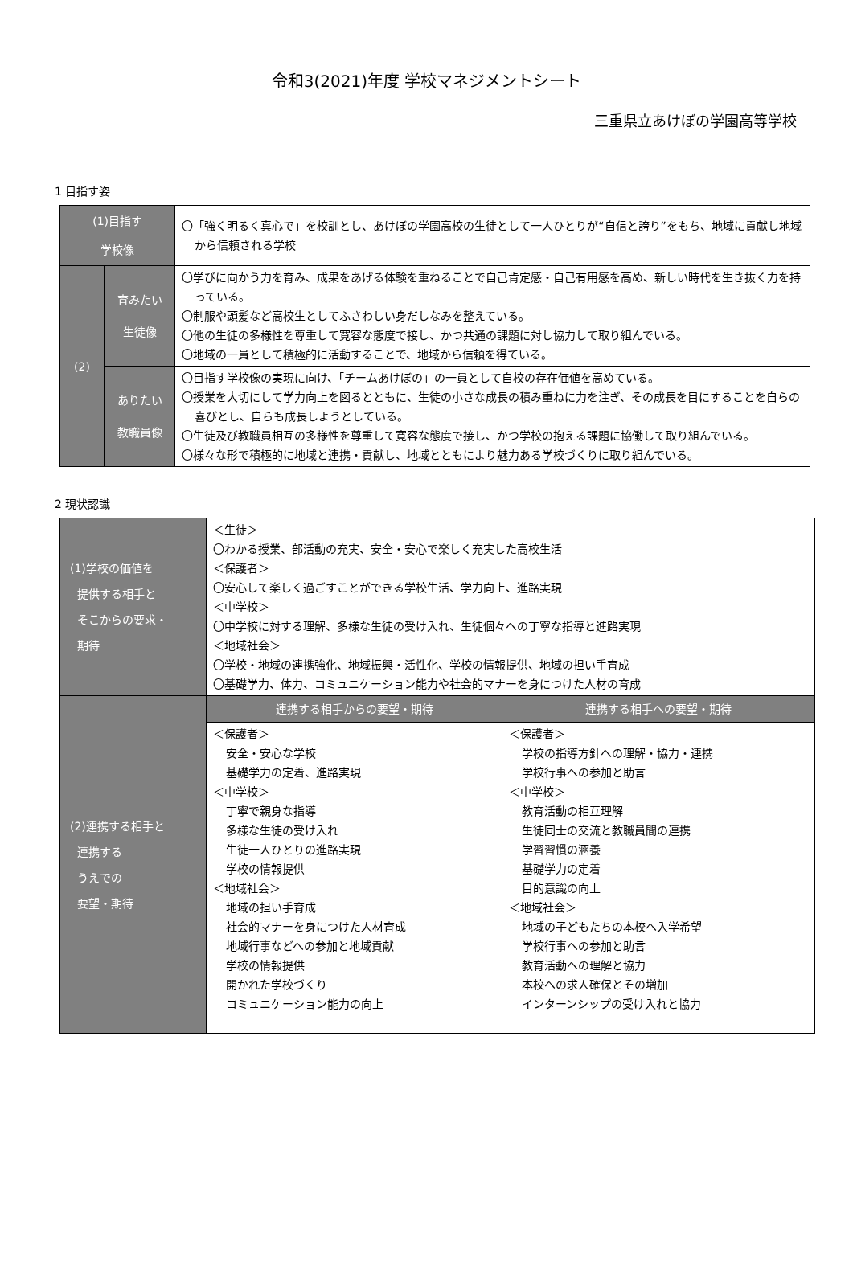令和3(2021)年度 学校マネジメントシート
三重県立あけぼの学園高等学校
1 目指す姿
| (1)目指す 学校像 | | 〇「強く明るく真心で」を校訓とし、あけぼの学園高校の生徒として一人ひとりが“自信と誇り”をもち、地域に貢献し地域から信頼される学校 |
| (2) | 育みたい 生徒像 | 〇学びに向かう力を育み、成果をあげる体験を重ねることで自己肯定感・自己有用感を高め、新しい時代を生き抜く力を持っている。 〇制服や頭髪など高校生としてふさわしい身だしなみを整えている。 〇他の生徒の多様性を尊重して寛容な態度で接し、かつ共通の課題に対し協力して取り組んでいる。 〇地域の一員として積極的に活動することで、地域から信頼を得ている。 |
| | ありたい 教職員像 | 〇目指す学校像の実現に向け、「チームあけぼの」の一員として自校の存在価値を高めている。 〇授業を大切にして学力向上を図るとともに、生徒の小さな成長の積み重ねに力を注ぎ、その成長を目にすることを自らの喜びとし、自らも成長しようとしている。 〇生徒及び教職員相互の多様性を尊重して寛容な態度で接し、かつ学校の抱える課題に協働して取り組んでいる。 〇様々な形で積極的に地域と連携・貢献し、地域とともにより魅力ある学校づくりに取り組んでいる。 |
2 現状認識
| (1)学校の価値を 提供する相手と そこからの要求・ 期待 | ＜生徒＞ 〇わかる授業、部活動の充実、安全・安心で楽しく充実した高校生活 ＜保護者＞ 〇安心して楽しく過ごすことができる学校生活、学力向上、進路実現 ＜中学校＞ 〇中学校に対する理解、多様な生徒の受け入れ、生徒個々への丁寧な指導と進路実現 ＜地域社会＞ 〇学校・地域の連携強化、地域振興・活性化、学校の情報提供、地域の担い手育成 〇基礎学力、体力、コミュニケーション能力や社会的マナーを身につけた人材の育成 | |
| (2)連携する相手と 連携する うえでの 要望・期待 | 連携する相手からの要望・期待 | 連携する相手への要望・期待 |
| | ＜保護者＞ 安全・安心な学校 基礎学力の定着、進路実現 ＜中学校＞ 丁寧で親身な指導 多様な生徒の受け入れ 生徒一人ひとりの進路実現 学校の情報提供 ＜地域社会＞ 地域の担い手育成 社会的マナーを身につけた人材育成 地域行事などへの参加と地域貢献 学校の情報提供 開かれた学校づくり コミュニケーション能力の向上 | ＜保護者＞ 学校の指導方針への理解・協力・連携 学校行事への参加と助言 ＜中学校＞ 教育活動の相互理解 生徒同士の交流と教職員間の連携 学習習慣の涵養 基礎学力の定着 目的意識の向上 ＜地域社会＞ 地域の子どもたちの本校へ入学希望 学校行事への参加と助言 教育活動への理解と協力 本校への求人確保とその増加 インターンシップの受け入れと協力 |